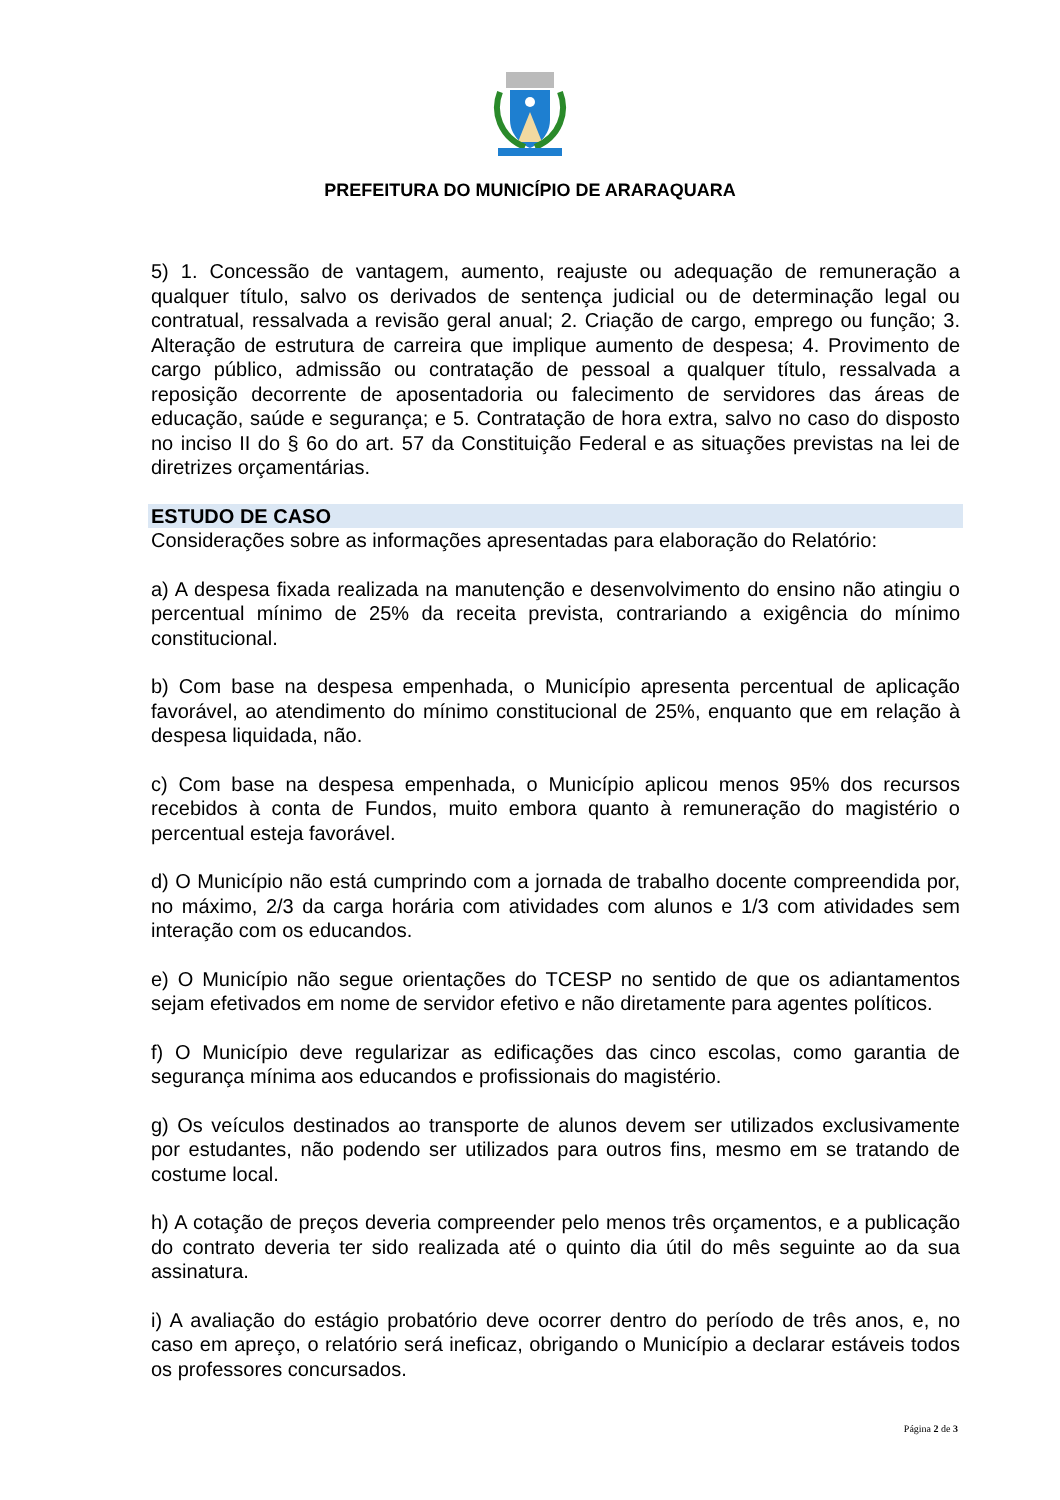PREFEITURA DO MUNICÍPIO DE ARARAQUARA
5) 1. Concessão de vantagem, aumento, reajuste ou adequação de remuneração a qualquer título, salvo os derivados de sentença judicial ou de determinação legal ou contratual, ressalvada a revisão geral anual; 2. Criação de cargo, emprego ou função; 3. Alteração de estrutura de carreira que implique aumento de despesa; 4. Provimento de cargo público, admissão ou contratação de pessoal a qualquer título, ressalvada a reposição decorrente de aposentadoria ou falecimento de servidores das áreas de educação, saúde e segurança; e 5. Contratação de hora extra, salvo no caso do disposto no inciso II do § 6o do art. 57 da Constituição Federal e as situações previstas na lei de diretrizes orçamentárias.
ESTUDO DE CASO
Considerações sobre as informações apresentadas para elaboração do Relatório:
a) A despesa fixada realizada na manutenção e desenvolvimento do ensino não atingiu o percentual mínimo de 25% da receita prevista, contrariando a exigência do mínimo constitucional.
b) Com base na despesa empenhada, o Município apresenta percentual de aplicação favorável, ao atendimento do mínimo constitucional de 25%, enquanto que em relação à despesa liquidada, não.
c) Com base na despesa empenhada, o Município aplicou menos 95% dos recursos recebidos à conta de Fundos, muito embora quanto à remuneração do magistério o percentual esteja favorável.
d) O Município não está cumprindo com a jornada de trabalho docente compreendida por, no máximo, 2/3 da carga horária com atividades com alunos e 1/3 com atividades sem interação com os educandos.
e) O Município não segue orientações do TCESP no sentido de que os adiantamentos sejam efetivados em nome de servidor efetivo e não diretamente para agentes políticos.
f) O Município deve regularizar as edificações das cinco escolas, como garantia de segurança mínima aos educandos e profissionais do magistério.
g) Os veículos destinados ao transporte de alunos devem ser utilizados exclusivamente por estudantes, não podendo ser utilizados para outros fins, mesmo em se tratando de costume local.
h) A cotação de preços deveria compreender pelo menos três orçamentos, e a publicação do contrato deveria ter sido realizada até o quinto dia útil do mês seguinte ao da sua assinatura.
i) A avaliação do estágio probatório deve ocorrer dentro do período de três anos, e, no caso em apreço, o relatório será ineficaz, obrigando o Município a declarar estáveis todos os professores concursados.
Página 2 de 3